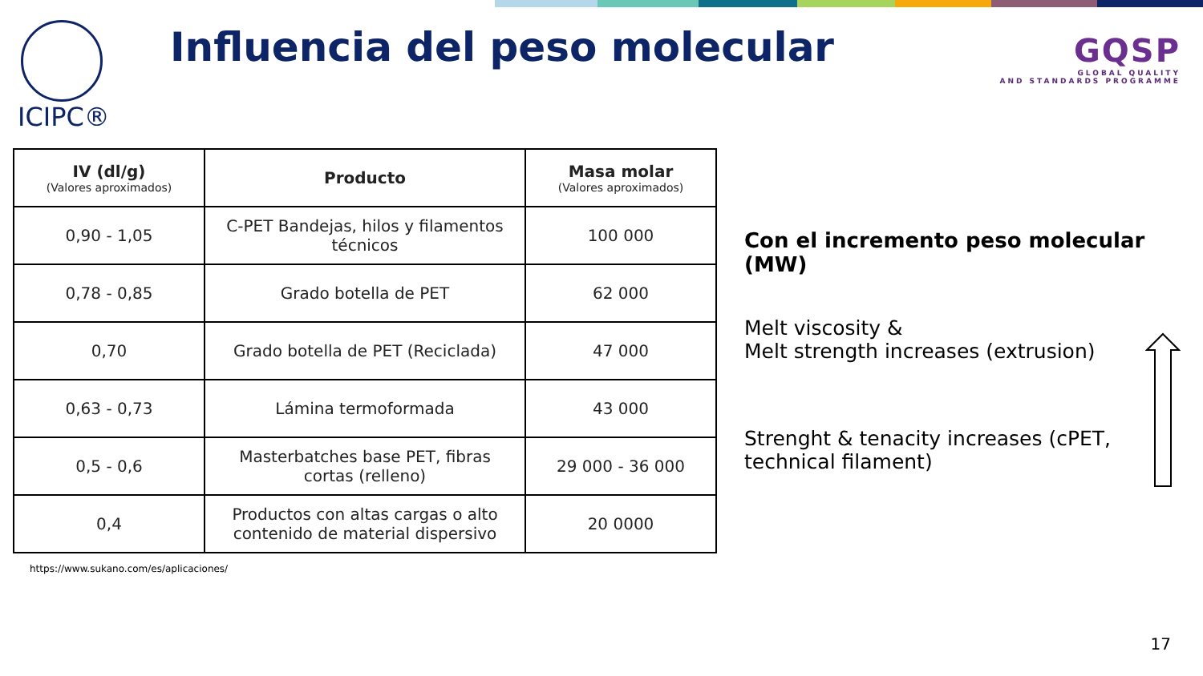ICIPC®
Influencia del peso molecular
GQSP
GLOBAL QUALITY
AND STANDARDS PROGRAMME
| IV (dl/g) (Valores aproximados) | Producto | Masa molar (Valores aproximados) |
| --- | --- | --- |
| 0,90 - 1,05 | C-PET Bandejas, hilos y filamentos técnicos | 100 000 |
| 0,78 - 0,85 | Grado botella de PET | 62 000 |
| 0,70 | Grado botella de PET (Reciclada) | 47 000 |
| 0,63 - 0,73 | Lámina termoformada | 43 000 |
| 0,5 - 0,6 | Masterbatches base PET, fibras cortas (relleno) | 29 000 - 36 000 |
| 0,4 | Productos con altas cargas o alto contenido de material dispersivo | 20 0000 |
https://www.sukano.com/es/aplicaciones/
Con el incremento peso molecular (MW)
Melt viscosity &
Melt strength increases (extrusion)
Strenght & tenacity increases (cPET, technical filament)
17